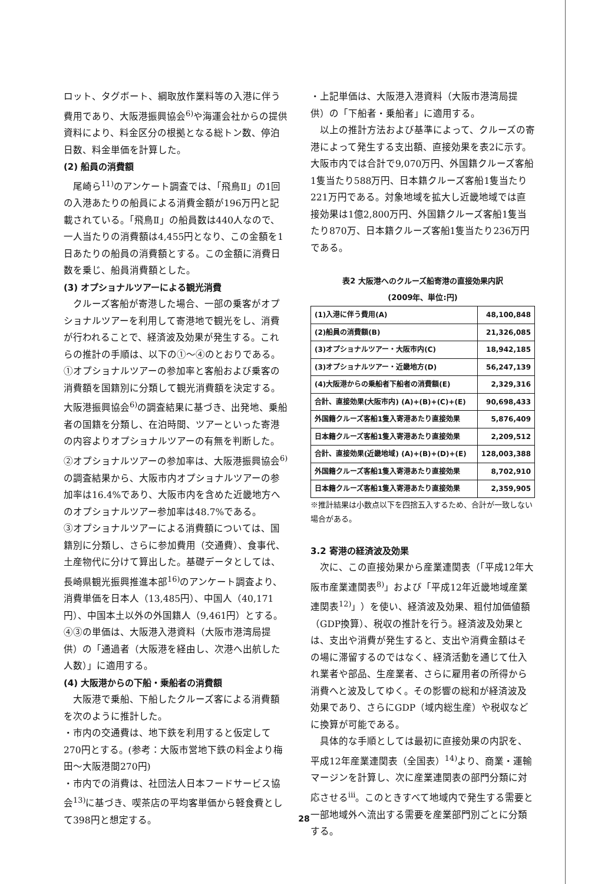ロット、タグボート、綱取放作業料等の入港に伴う費用であり、大阪港振興協会<sup>6)</sup>や海運会社からの提供資料により、料金区分の根拠となる総トン数、停泊日数、料金単価を計算した。
(2) 船員の消費額
尾崎ら<sup>11)</sup>のアンケート調査では、「飛鳥Ⅱ」の1回の入港あたりの船員による消費金額が196万円と記載されている。「飛鳥Ⅱ」の船員数は440人なので、一人当たりの消費額は4,455円となり、この金額を1日あたりの船員の消費額とする。この金額に消費日数を乗じ、船員消費額とした。
(3) オプショナルツアーによる観光消費
クルーズ客船が寄港した場合、一部の乗客がオプショナルツアーを利用して寄港地で観光をし、消費が行われることで、経済波及効果が発生する。これらの推計の手順は、以下の①〜④のとおりである。
①オプショナルツアーの参加率と客船および乗客の消費額を国籍別に分類して観光消費額を決定する。大阪港振興協会<sup>6)</sup>の調査結果に基づき、出発地、乗船者の国籍を分類し、在泊時間、ツアーといった寄港の内容よりオプショナルツアーの有無を判断した。
②オプショナルツアーの参加率は、大阪港振興協会<sup>6)</sup>の調査結果から、大阪市内オプショナルツアーの参加率は16.4%であり、大阪市内を含めた近畿地方へのオプショナルツアー参加率は48.7%である。
③オプショナルツアーによる消費額については、国籍別に分類し、さらに参加費用（交通費）、食事代、土産物代に分けて算出した。基礎データとしては、長崎県観光振興推進本部<sup>16)</sup>のアンケート調査より、消費単価を日本人（13,485円）、中国人（40,171円）、中国本土以外の外国籍人（9,461円）とする。
④③の単価は、大阪港入港資料（大阪市港湾局提供）の「通過者（大阪港を経由し、次港へ出航した人数）」に適用する。
(4) 大阪港からの下船・乗船者の消費額
大阪港で乗船、下船したクルーズ客による消費額を次のように推計した。
・市内の交通費は、地下鉄を利用すると仮定して270円とする。(参考：大阪市営地下鉄の料金より梅田〜大阪港間270円)
・市内での消費は、社団法人日本フードサービス協会<sup>13)</sup>に基づき、喫茶店の平均客単価から軽食費として398円と想定する。
・上記単価は、大阪港入港資料（大阪市港湾局提供）の「下船者・乗船者」に適用する。
以上の推計方法および基準によって、クルーズの寄港によって発生する支出額、直接効果を表2に示す。大阪市内では合計で9,070万円、外国籍クルーズ客船1隻当たり588万円、日本籍クルーズ客船1隻当たり221万円である。対象地域を拡大し近畿地域では直接効果は1億2,800万円、外国籍クルーズ客船1隻当たり870万、日本籍クルーズ客船1隻当たり236万円である。
表2 大阪港へのクルーズ船寄港の直接効果内訳
(2009年、単位:円)
| (1)入港に伴う費用(A) | 48,100,848 |
| (2)船員の消費額(B) | 21,326,085 |
| (3)オプショナルツアー・大阪市内(C) | 18,942,185 |
| (3)オプショナルツアー・近畿地方(D) | 56,247,139 |
| (4)大阪港からの乗船者下船者の消費額(E) | 2,329,316 |
| 合計、直接効果(大阪市内) (A)+(B)+(C)+(E) | 90,698,433 |
| 外国籍クルーズ客船1隻入寄港あたり直接効果 | 5,876,409 |
| 日本籍クルーズ客船1隻入寄港あたり直接効果 | 2,209,512 |
| 合計、直接効果(近畿地域) (A)+(B)+(D)+(E) | 128,003,388 |
| 外国籍クルーズ客船1隻入寄港あたり直接効果 | 8,702,910 |
| 日本籍クルーズ客船1隻入寄港あたり直接効果 | 2,359,905 |
※推計結果は小数点以下を四捨五入するため、合計が一致しない場合がある。
3.2 寄港の経済波及効果
次に、この直接効果から産業連関表（「平成12年大阪市産業連関表<sup>8)</sup>」および「平成12年近畿地域産業連関表<sup>12)</sup>」）を使い、経済波及効果、粗付加価値額（GDP換算）、税収の推計を行う。経済波及効果とは、支出や消費が発生すると、支出や消費金額はその場に滞留するのではなく、経済活動を通じて仕入れ業者や部品、生産業者、さらに雇用者の所得から消費へと波及してゆく。その影響の総和が経済波及効果であり、さらにGDP（域内総生産）や税収などに換算が可能である。
具体的な手順としては最初に直接効果の内訳を、平成12年産業連関表（全国表）<sup>14)</sup>より、商業・運輸マージンを計算し、次に産業連関表の部門分類に対応させる<sup>iii</sup>。このときすべて地域内で発生する需要と一部地域外へ流出する需要を産業部門別ごとに分類する。
28